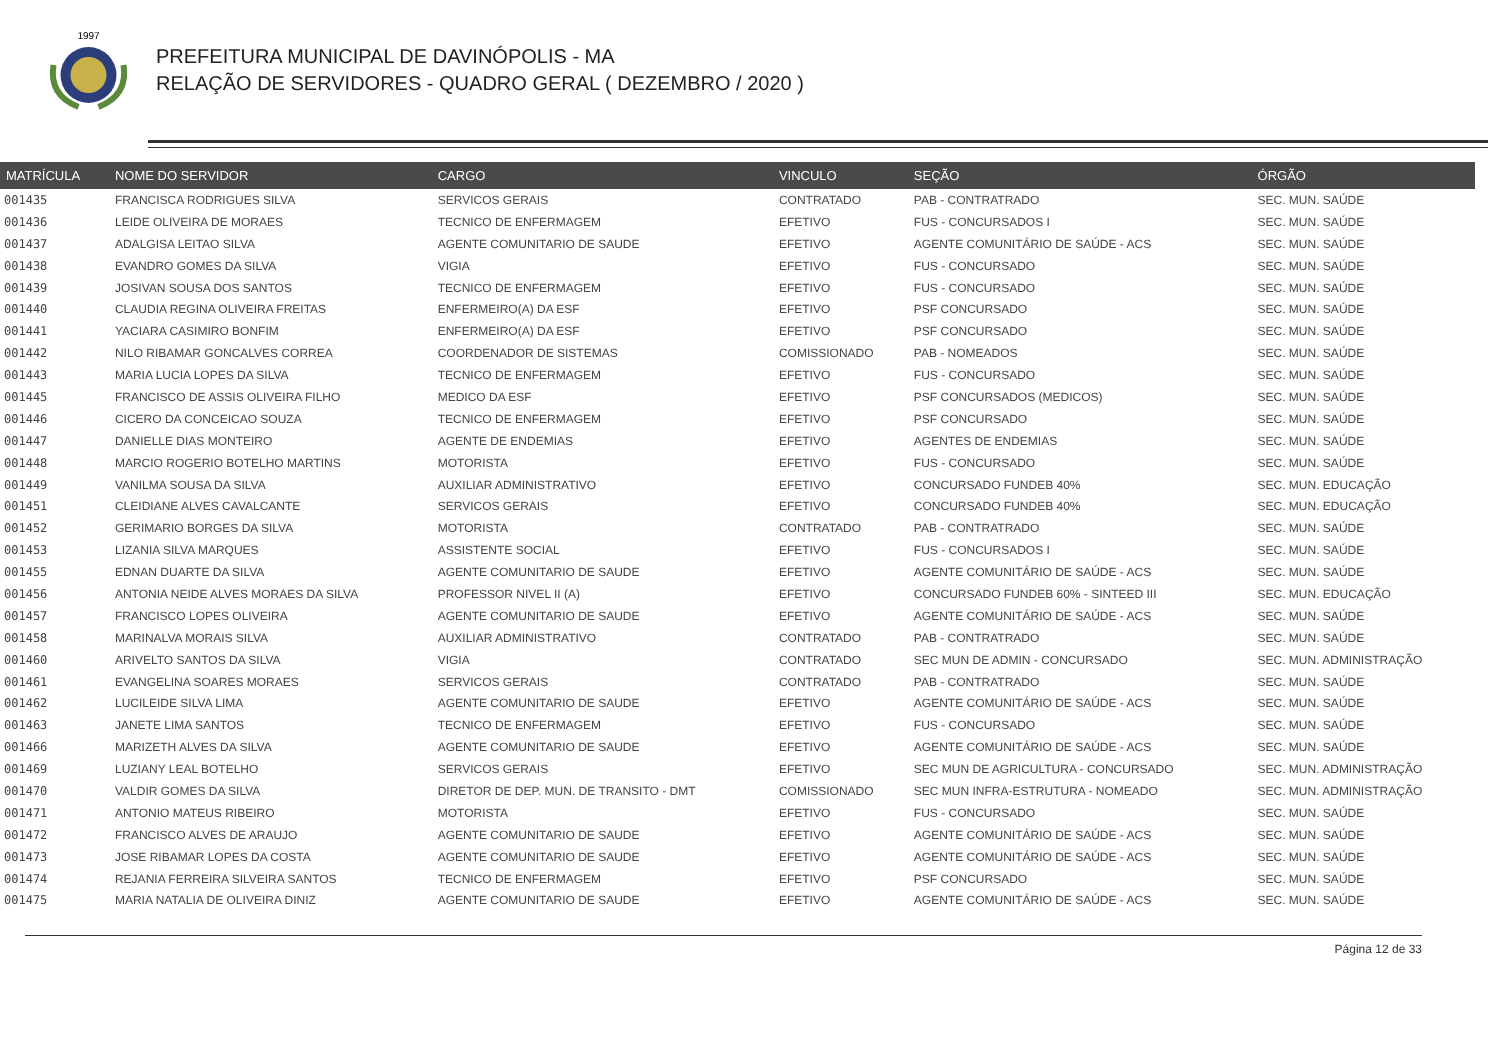1997
PREFEITURA MUNICIPAL DE DAVINÓPOLIS - MA
RELAÇÃO DE SERVIDORES - QUADRO GERAL ( DEZEMBRO / 2020 )
| MATRÍCULA | NOME DO SERVIDOR | CARGO | VINCULO | SEÇÃO | ÓRGÃO |
| --- | --- | --- | --- | --- | --- |
| 001435 | FRANCISCA RODRIGUES SILVA | SERVICOS GERAIS | CONTRATADO | PAB - CONTRATRADO | SEC. MUN. SAÚDE |
| 001436 | LEIDE OLIVEIRA DE MORAES | TECNICO DE ENFERMAGEM | EFETIVO | FUS - CONCURSADOS I | SEC. MUN. SAÚDE |
| 001437 | ADALGISA LEITAO SILVA | AGENTE COMUNITARIO DE SAUDE | EFETIVO | AGENTE COMUNITÁRIO DE SAÚDE - ACS | SEC. MUN. SAÚDE |
| 001438 | EVANDRO GOMES DA SILVA | VIGIA | EFETIVO | FUS - CONCURSADO | SEC. MUN. SAÚDE |
| 001439 | JOSIVAN SOUSA DOS SANTOS | TECNICO DE ENFERMAGEM | EFETIVO | FUS - CONCURSADO | SEC. MUN. SAÚDE |
| 001440 | CLAUDIA REGINA OLIVEIRA FREITAS | ENFERMEIRO(A) DA ESF | EFETIVO | PSF CONCURSADO | SEC. MUN. SAÚDE |
| 001441 | YACIARA CASIMIRO BONFIM | ENFERMEIRO(A) DA ESF | EFETIVO | PSF CONCURSADO | SEC. MUN. SAÚDE |
| 001442 | NILO RIBAMAR GONCALVES CORREA | COORDENADOR DE SISTEMAS | COMISSIONADO | PAB - NOMEADOS | SEC. MUN. SAÚDE |
| 001443 | MARIA LUCIA LOPES DA SILVA | TECNICO DE ENFERMAGEM | EFETIVO | FUS - CONCURSADO | SEC. MUN. SAÚDE |
| 001445 | FRANCISCO DE ASSIS OLIVEIRA FILHO | MEDICO DA ESF | EFETIVO | PSF CONCURSADOS (MEDICOS) | SEC. MUN. SAÚDE |
| 001446 | CICERO DA CONCEICAO SOUZA | TECNICO DE ENFERMAGEM | EFETIVO | PSF CONCURSADO | SEC. MUN. SAÚDE |
| 001447 | DANIELLE DIAS MONTEIRO | AGENTE DE ENDEMIAS | EFETIVO | AGENTES DE ENDEMIAS | SEC. MUN. SAÚDE |
| 001448 | MARCIO ROGERIO BOTELHO MARTINS | MOTORISTA | EFETIVO | FUS - CONCURSADO | SEC. MUN. SAÚDE |
| 001449 | VANILMA SOUSA DA SILVA | AUXILIAR ADMINISTRATIVO | EFETIVO | CONCURSADO FUNDEB 40% | SEC. MUN. EDUCAÇÃO |
| 001451 | CLEIDIANE ALVES CAVALCANTE | SERVICOS GERAIS | EFETIVO | CONCURSADO FUNDEB 40% | SEC. MUN. EDUCAÇÃO |
| 001452 | GERIMARIO BORGES DA SILVA | MOTORISTA | CONTRATADO | PAB - CONTRATRADO | SEC. MUN. SAÚDE |
| 001453 | LIZANIA SILVA MARQUES | ASSISTENTE SOCIAL | EFETIVO | FUS - CONCURSADOS I | SEC. MUN. SAÚDE |
| 001455 | EDNAN DUARTE DA SILVA | AGENTE COMUNITARIO DE SAUDE | EFETIVO | AGENTE COMUNITÁRIO DE SAÚDE - ACS | SEC. MUN. SAÚDE |
| 001456 | ANTONIA NEIDE ALVES MORAES DA SILVA | PROFESSOR NIVEL II (A) | EFETIVO | CONCURSADO FUNDEB 60% - SINTEED III | SEC. MUN. EDUCAÇÃO |
| 001457 | FRANCISCO LOPES OLIVEIRA | AGENTE COMUNITARIO DE SAUDE | EFETIVO | AGENTE COMUNITÁRIO DE SAÚDE - ACS | SEC. MUN. SAÚDE |
| 001458 | MARINALVA MORAIS SILVA | AUXILIAR ADMINISTRATIVO | CONTRATADO | PAB - CONTRATRADO | SEC. MUN. SAÚDE |
| 001460 | ARIVELTO SANTOS DA SILVA | VIGIA | CONTRATADO | SEC MUN DE ADMIN - CONCURSADO | SEC. MUN. ADMINISTRAÇÃO |
| 001461 | EVANGELINA SOARES MORAES | SERVICOS GERAIS | CONTRATADO | PAB - CONTRATRADO | SEC. MUN. SAÚDE |
| 001462 | LUCILEIDE SILVA LIMA | AGENTE COMUNITARIO DE SAUDE | EFETIVO | AGENTE COMUNITÁRIO DE SAÚDE - ACS | SEC. MUN. SAÚDE |
| 001463 | JANETE LIMA SANTOS | TECNICO DE ENFERMAGEM | EFETIVO | FUS - CONCURSADO | SEC. MUN. SAÚDE |
| 001466 | MARIZETH ALVES DA SILVA | AGENTE COMUNITARIO DE SAUDE | EFETIVO | AGENTE COMUNITÁRIO DE SAÚDE - ACS | SEC. MUN. SAÚDE |
| 001469 | LUZIANY LEAL BOTELHO | SERVICOS GERAIS | EFETIVO | SEC MUN DE AGRICULTURA - CONCURSADO | SEC. MUN. ADMINISTRAÇÃO |
| 001470 | VALDIR GOMES DA SILVA | DIRETOR DE DEP. MUN. DE TRANSITO - DMT | COMISSIONADO | SEC MUN INFRA-ESTRUTURA - NOMEADO | SEC. MUN. ADMINISTRAÇÃO |
| 001471 | ANTONIO MATEUS RIBEIRO | MOTORISTA | EFETIVO | FUS - CONCURSADO | SEC. MUN. SAÚDE |
| 001472 | FRANCISCO ALVES DE ARAUJO | AGENTE COMUNITARIO DE SAUDE | EFETIVO | AGENTE COMUNITÁRIO DE SAÚDE - ACS | SEC. MUN. SAÚDE |
| 001473 | JOSE RIBAMAR LOPES DA COSTA | AGENTE COMUNITARIO DE SAUDE | EFETIVO | AGENTE COMUNITÁRIO DE SAÚDE - ACS | SEC. MUN. SAÚDE |
| 001474 | REJANIA FERREIRA SILVEIRA SANTOS | TECNICO DE ENFERMAGEM | EFETIVO | PSF CONCURSADO | SEC. MUN. SAÚDE |
| 001475 | MARIA NATALIA DE OLIVEIRA DINIZ | AGENTE COMUNITARIO DE SAUDE | EFETIVO | AGENTE COMUNITÁRIO DE SAÚDE - ACS | SEC. MUN. SAÚDE |
Página 12 de 33